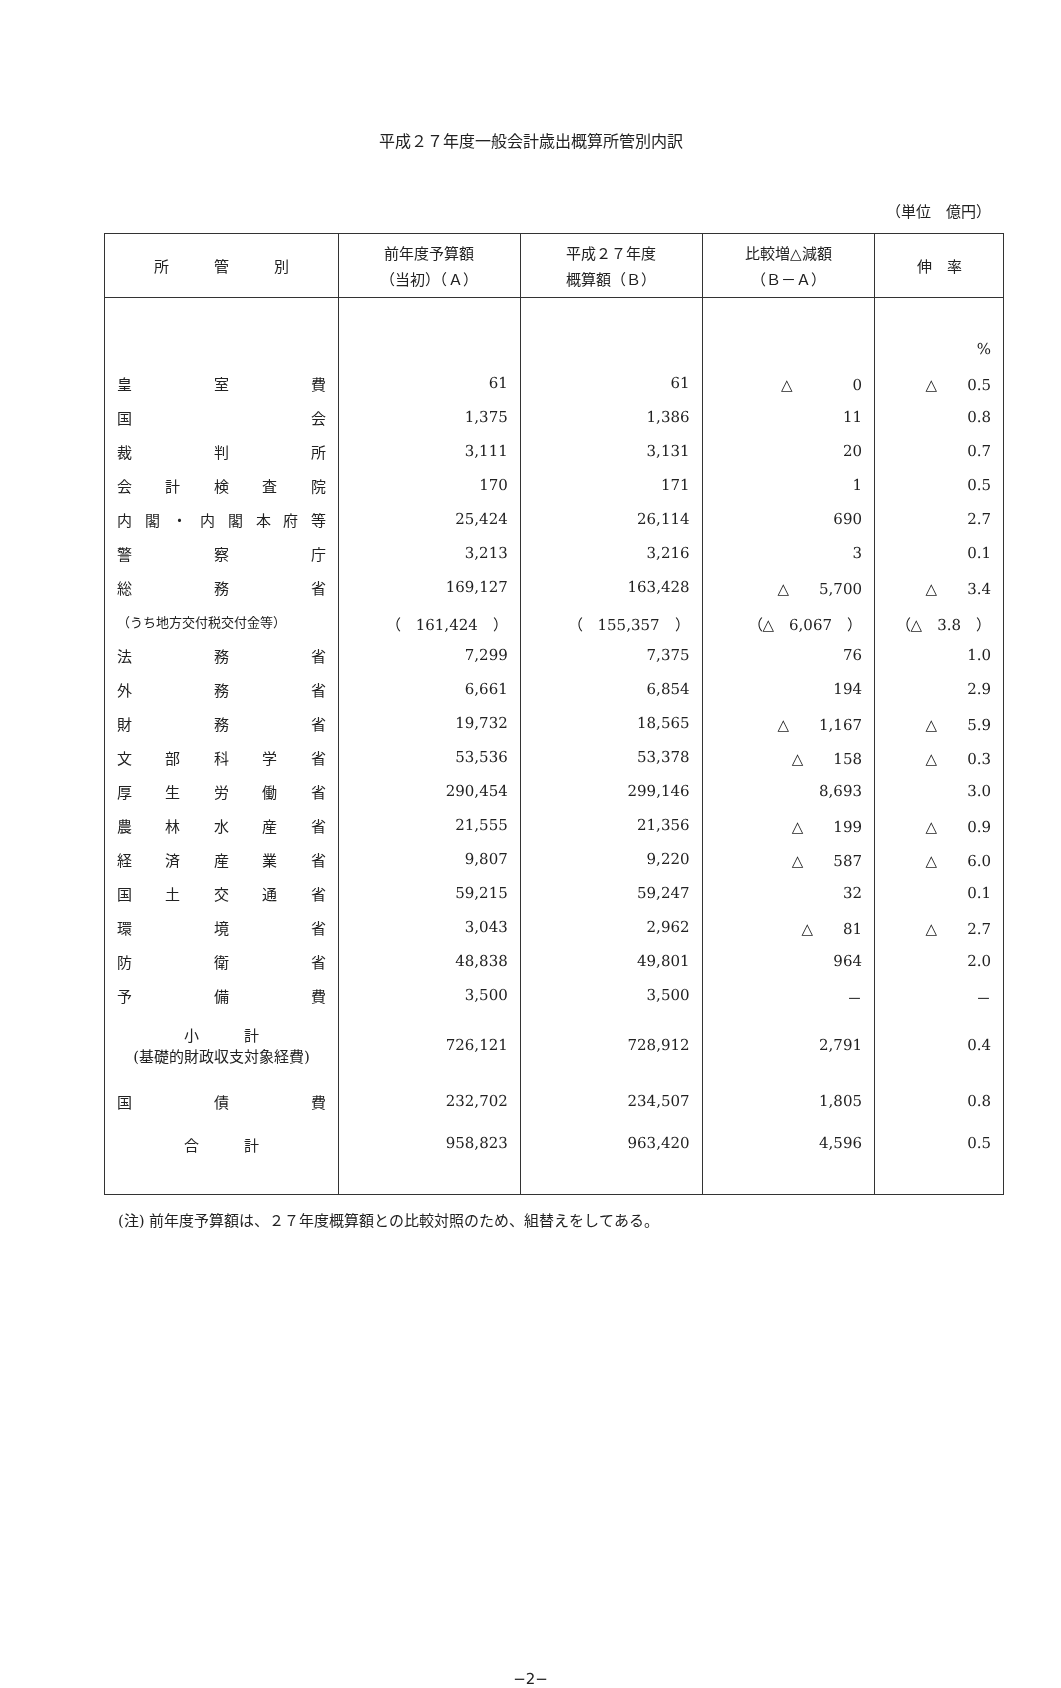平成２７年度一般会計歳出概算所管別内訳
（単位　億円）
| 所 管 別 | 前年度予算額 （当初）（Ａ） | 平成２７年度 概算額（Ｂ） | 比較増△減額 （Ｂ－Ａ） | 伸 率 |
| --- | --- | --- | --- | --- |
| | | | | % |
| 皇 室 費 | 61 | 61 | △ 0 | △ 0.5 |
| 国 会 | 1,375 | 1,386 | 11 | 0.8 |
| 裁 判 所 | 3,111 | 3,131 | 20 | 0.7 |
| 会 計 検 査 院 | 170 | 171 | 1 | 0.5 |
| 内閣・内閣本府等 | 25,424 | 26,114 | 690 | 2.7 |
| 警 察 庁 | 3,213 | 3,216 | 3 | 0.1 |
| 総 務 省 | 169,127 | 163,428 | △ 5,700 | △ 3.4 |
| （うち地方交付税交付金等） | （ 161,424 ） | （ 155,357 ） | （△ 6,067 ） | （△ 3.8 ） |
| 法 務 省 | 7,299 | 7,375 | 76 | 1.0 |
| 外 務 省 | 6,661 | 6,854 | 194 | 2.9 |
| 財 務 省 | 19,732 | 18,565 | △ 1,167 | △ 5.9 |
| 文 部 科 学 省 | 53,536 | 53,378 | △ 158 | △ 0.3 |
| 厚 生 労 働 省 | 290,454 | 299,146 | 8,693 | 3.0 |
| 農 林 水 産 省 | 21,555 | 21,356 | △ 199 | △ 0.9 |
| 経 済 産 業 省 | 9,807 | 9,220 | △ 587 | △ 6.0 |
| 国 土 交 通 省 | 59,215 | 59,247 | 32 | 0.1 |
| 環 境 省 | 3,043 | 2,962 | △ 81 | △ 2.7 |
| 防 衛 省 | 48,838 | 49,801 | 964 | 2.0 |
| 予 備 費 | 3,500 | 3,500 | － | － |
| 小 計 (基礎的財政収支対象経費) | 726,121 | 728,912 | 2,791 | 0.4 |
| 国 債 費 | 232,702 | 234,507 | 1,805 | 0.8 |
| 合 計 | 958,823 | 963,420 | 4,596 | 0.5 |
(注) 前年度予算額は、２７年度概算額との比較対照のため、組替えをしてある。
−2−